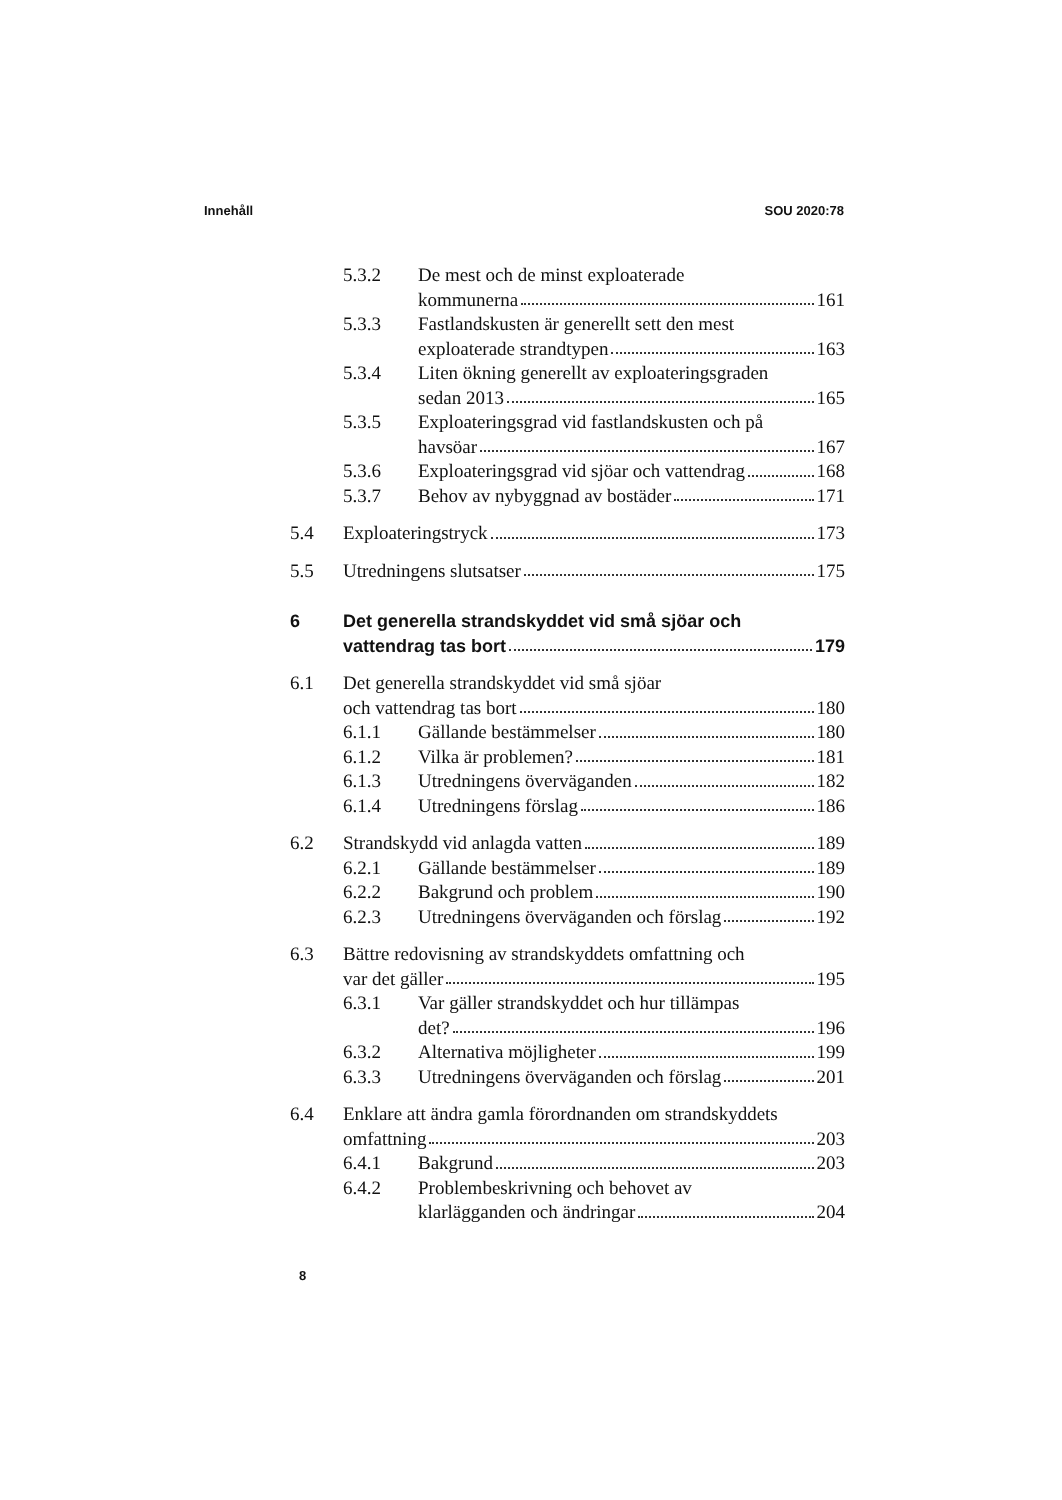Innehåll SOU 2020:78
5.3.2 De mest och de minst exploaterade
kommunerna 161
5.3.3 Fastlandskusten är generellt sett den mest
exploaterade strandtypen 163
5.3.4 Liten ökning generellt av exploateringsgraden
sedan 2013 165
5.3.5 Exploateringsgrad vid fastlandskusten och på
havsöar 167
5.3.6 Exploateringsgrad vid sjöar och vattendrag 168
5.3.7 Behov av nybyggnad av bostäder 171
5.4 Exploateringstryck 173
5.5 Utredningens slutsatser 175
6 Det generella strandskyddet vid små sjöar och
vattendrag tas bort 179
6.1 Det generella strandskyddet vid små sjöar
och vattendrag tas bort 180
6.1.1 Gällande bestämmelser 180
6.1.2 Vilka är problemen? 181
6.1.3 Utredningens överväganden 182
6.1.4 Utredningens förslag 186
6.2 Strandskydd vid anlagda vatten 189
6.2.1 Gällande bestämmelser 189
6.2.2 Bakgrund och problem 190
6.2.3 Utredningens överväganden och förslag 192
6.3 Bättre redovisning av strandskyddets omfattning och
var det gäller 195
6.3.1 Var gäller strandskyddet och hur tillämpas
det? 196
6.3.2 Alternativa möjligheter 199
6.3.3 Utredningens överväganden och förslag 201
6.4 Enklare att ändra gamla förordnanden om strandskyddets
omfattning 203
6.4.1 Bakgrund 203
6.4.2 Problembeskrivning och behovet av
klarlägganden och ändringar 204
8